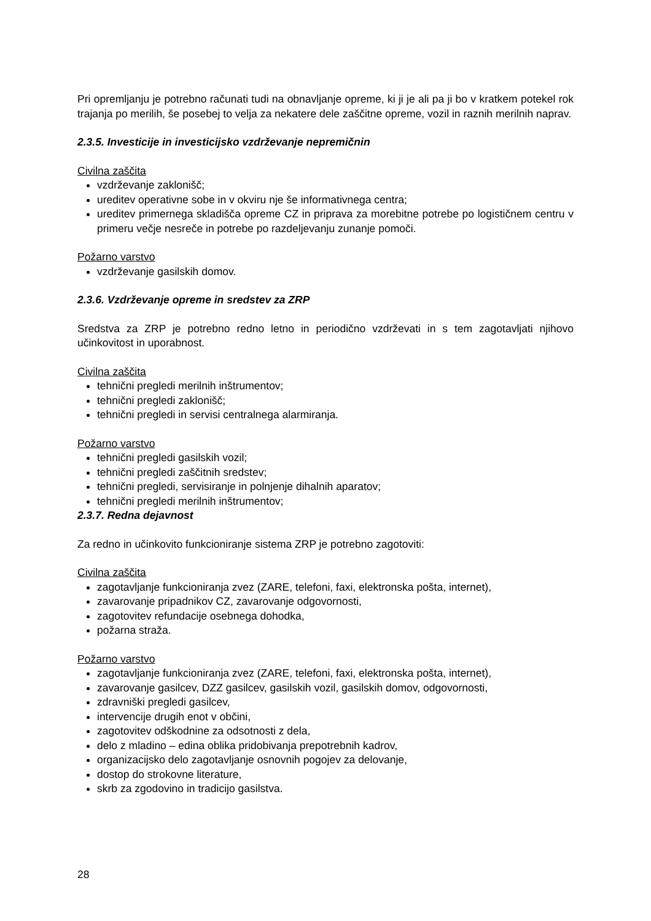Pri opremljanju je potrebno računati tudi na obnavljanje opreme, ki ji je ali pa ji bo v kratkem potekel rok trajanja po merilih, še posebej to velja za nekatere dele zaščitne opreme, vozil in raznih merilnih naprav.
2.3.5. Investicije in investicijsko vzdrževanje nepremičnin
Civilna zaščita
vzdrževanje zaklonišč;
ureditev operativne sobe in v okviru nje še informativnega centra;
ureditev primernega skladišča opreme CZ in priprava za morebitne potrebe po logističnem centru v primeru večje nesreče in potrebe po razdeljevanju zunanje pomoči.
Požarno varstvo
vzdrževanje gasilskih domov.
2.3.6. Vzdrževanje opreme in sredstev za ZRP
Sredstva za ZRP je potrebno redno letno in periodično vzdrževati in s tem zagotavljati njihovo učinkovitost in uporabnost.
Civilna zaščita
tehnični pregledi merilnih inštrumentov;
tehnični pregledi zaklonišč;
tehnični pregledi in servisi centralnega alarmiranja.
Požarno varstvo
tehnični pregledi gasilskih vozil;
tehnični pregledi zaščitnih sredstev;
tehnični pregledi, servisiranje in polnjenje dihalnih aparatov;
tehnični pregledi merilnih inštrumentov;
2.3.7. Redna dejavnost
Za redno in učinkovito funkcioniranje sistema ZRP je potrebno zagotoviti:
Civilna zaščita
zagotavljanje funkcioniranja zvez (ZARE, telefoni, faxi, elektronska pošta, internet),
zavarovanje pripadnikov CZ, zavarovanje odgovornosti,
zagotovitev refundacije osebnega dohodka,
požarna straža.
Požarno varstvo
zagotavljanje funkcioniranja zvez (ZARE, telefoni, faxi, elektronska pošta, internet),
zavarovanje gasilcev, DZZ gasilcev, gasilskih vozil, gasilskih domov, odgovornosti,
zdravniški pregledi gasilcev,
intervencije drugih enot v občini,
zagotovitev odškodnine za odsotnosti z dela,
delo z mladino – edina oblika pridobivanja prepotrebnih kadrov,
organizacijsko delo zagotavljanje osnovnih pogojev za delovanje,
dostop do strokovne literature,
skrb za zgodovino in tradicijo gasilstva.
28